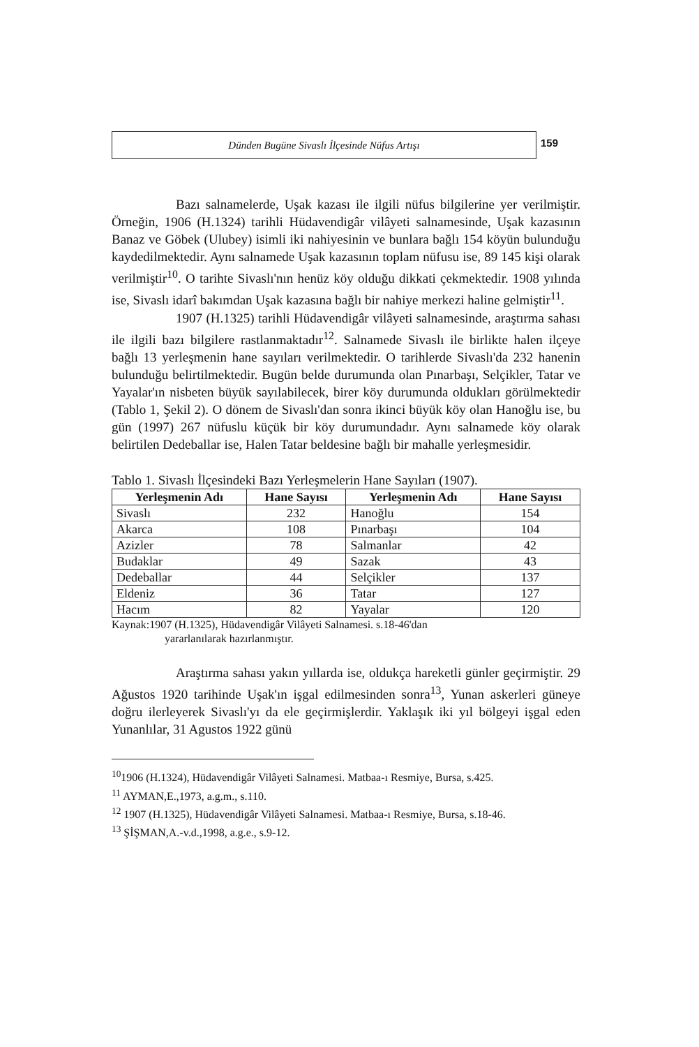Dünden Bugüne Sivaslı İlçesinde Nüfus Artışı
159
Bazı salnamelerde, Uşak kazası ile ilgili nüfus bilgilerine yer verilmiştir. Örneğin, 1906 (H.1324) tarihli Hüdavendigâr vilâyeti salnamesinde, Uşak kazasının Banaz ve Göbek (Ulubey) isimli iki nahiyesinin ve bunlara bağlı 154 köyün bulunduğu kaydedilmektedir. Aynı salnamede Uşak kazasının toplam nüfusu ise, 89 145 kişi olarak verilmiştir<sup>10</sup>. O tarihte Sivaslı'nın henüz köy olduğu dikkati çekmektedir. 1908 yılında ise, Sivaslı idarî bakımdan Uşak kazasına bağlı bir nahiye merkezi haline gelmiştir<sup>11</sup>.
1907 (H.1325) tarihli Hüdavendigâr vilâyeti salnamesinde, araştırma sahası ile ilgili bazı bilgilere rastlanmaktadır<sup>12</sup>. Salnamede Sivaslı ile birlikte halen ilçeye bağlı 13 yerleşmenin hane sayıları verilmektedir. O tarihlerde Sivaslı'da 232 hanenin bulunduğu belirtilmektedir. Bugün belde durumunda olan Pınarbaşı, Selçikler, Tatar ve Yayalar'ın nisbeten büyük sayılabilecek, birer köy durumunda oldukları görülmektedir (Tablo 1, Şekil 2). O dönem de Sivaslı'dan sonra ikinci büyük köy olan Hanoğlu ise, bu gün (1997) 267 nüfuslu küçük bir köy durumundadır. Aynı salnamede köy olarak belirtilen Dedeballar ise, Halen Tatar beldesine bağlı bir mahalle yerleşmesidir.
Tablo 1. Sivaslı İlçesindeki Bazı Yerleşmelerin Hane Sayıları (1907).
| Yerleşmenin Adı | Hane Sayısı | Yerleşmenin Adı | Hane Sayısı |
| --- | --- | --- | --- |
| Sivaslı | 232 | Hanoğlu | 154 |
| Akarca | 108 | Pınarbaşı | 104 |
| Azizler | 78 | Salmanlar | 42 |
| Budaklar | 49 | Sazak | 43 |
| Dedeballar | 44 | Selçikler | 137 |
| Eldeniz | 36 | Tatar | 127 |
| Hacım | 82 | Yayalar | 120 |
Kaynak:1907 (H.1325), Hüdavendigâr Vilâyeti Salnamesi. s.18-46'dan
yararlanılarak hazırlanmıştır.
Araştırma sahası yakın yıllarda ise, oldukça hareketli günler geçirmiştir. 29 Ağustos 1920 tarihinde Uşak'ın işgal edilmesinden sonra<sup>13</sup>, Yunan askerleri güneye doğru ilerleyerek Sivaslı'yı da ele geçirmişlerdir. Yaklaşık iki yıl bölgeyi işgal eden Yunanlılar, 31 Agustos 1922 günü
<sup>10</sup> 1906 (H.1324), Hüdavendigâr Vilâyeti Salnamesi. Matbaa-ı Resmiye, Bursa, s.425.
<sup>11</sup> AYMAN,E.,1973, a.g.m., s.110.
<sup>12</sup> 1907 (H.1325), Hüdavendigâr Vilâyeti Salnamesi. Matbaa-ı Resmiye, Bursa, s.18-46.
<sup>13</sup> ŞİŞMAN,A.-v.d.,1998, a.g.e., s.9-12.